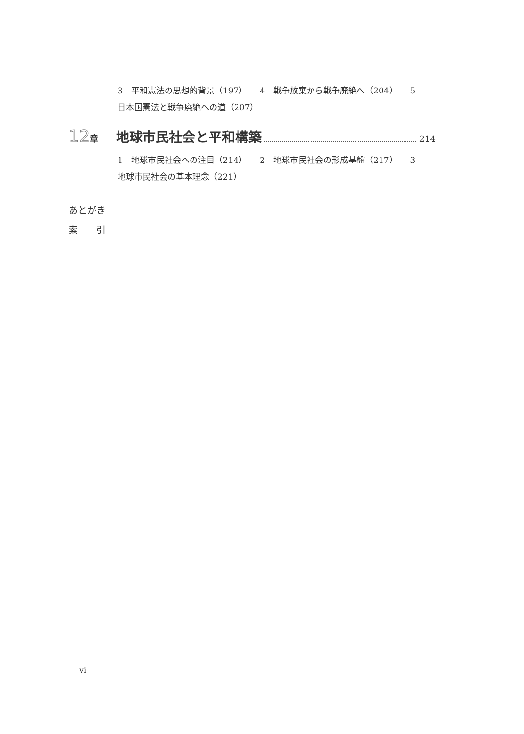3　平和憲法の思想的背景（197）　　4　戦争放棄から戦争廃絶へ（204）　　5　日本国憲法と戦争廃絶への道（207）
12 章 地球市民社会と平和構築 214
1　地球市民社会への注目（214）　　2　地球市民社会の形成基盤（217）　　3　地球市民社会の基本理念（221）
あとがき
索　　引
vi